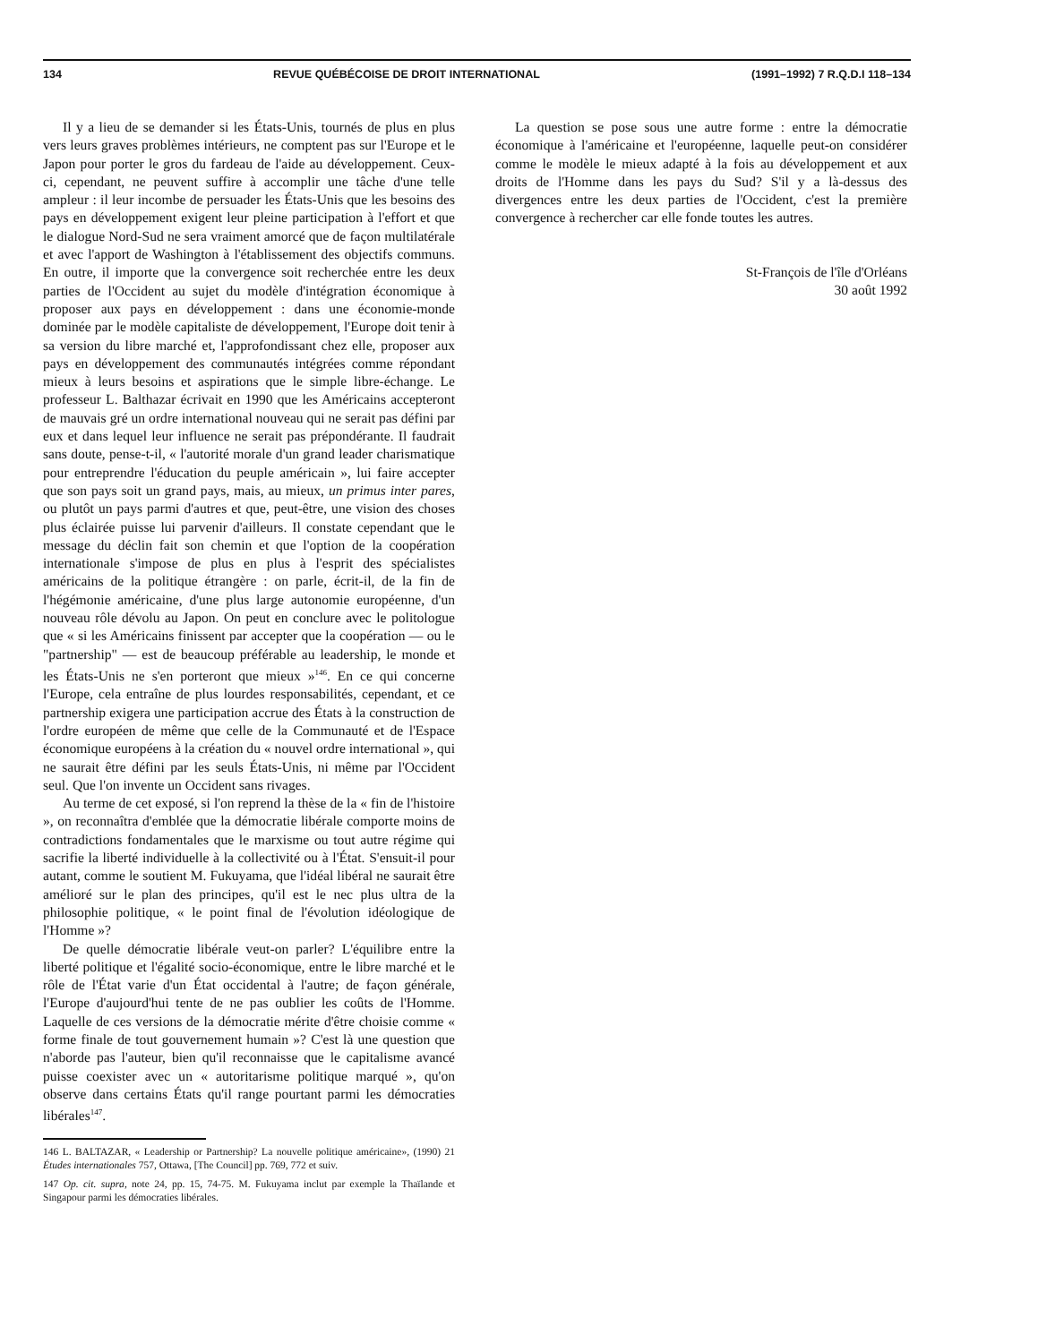134 REVUE QUÉBÉCOISE DE DROIT INTERNATIONAL (1991–1992) 7 R.Q.D.I 118–134
Il y a lieu de se demander si les États-Unis, tournés de plus en plus vers leurs graves problèmes intérieurs, ne comptent pas sur l'Europe et le Japon pour porter le gros du fardeau de l'aide au développement. Ceux-ci, cependant, ne peuvent suffire à accomplir une tâche d'une telle ampleur : il leur incombe de persuader les États-Unis que les besoins des pays en développement exigent leur pleine participation à l'effort et que le dialogue Nord-Sud ne sera vraiment amorcé que de façon multilatérale et avec l'apport de Washington à l'établissement des objectifs communs. En outre, il importe que la convergence soit recherchée entre les deux parties de l'Occident au sujet du modèle d'intégration économique à proposer aux pays en développement : dans une économie-monde dominée par le modèle capitaliste de développement, l'Europe doit tenir à sa version du libre marché et, l'approfondissant chez elle, proposer aux pays en développement des communautés intégrées comme répondant mieux à leurs besoins et aspirations que le simple libre-échange. Le professeur L. Balthazar écrivait en 1990 que les Américains accepteront de mauvais gré un ordre international nouveau qui ne serait pas défini par eux et dans lequel leur influence ne serait pas prépondérante. Il faudrait sans doute, pense-t-il, « l'autorité morale d'un grand leader charismatique pour entreprendre l'éducation du peuple américain », lui faire accepter que son pays soit un grand pays, mais, au mieux, un primus inter pares, ou plutôt un pays parmi d'autres et que, peut-être, une vision des choses plus éclairée puisse lui parvenir d'ailleurs. Il constate cependant que le message du déclin fait son chemin et que l'option de la coopération internationale s'impose de plus en plus à l'esprit des spécialistes américains de la politique étrangère : on parle, écrit-il, de la fin de l'hégémonie américaine, d'une plus large autonomie européenne, d'un nouveau rôle dévolu au Japon. On peut en conclure avec le politologue que « si les Américains finissent par accepter que la coopération — ou le "partnership" — est de beaucoup préférable au leadership, le monde et les États-Unis ne s'en porteront que mieux »<sup>146</sup>. En ce qui concerne l'Europe, cela entraîne de plus lourdes responsabilités, cependant, et ce partnership exigera une participation accrue des États à la construction de l'ordre européen de même que celle de la Communauté et de l'Espace économique européens à la création du « nouvel ordre international », qui ne saurait être défini par les seuls États-Unis, ni même par l'Occident seul. Que l'on invente un Occident sans rivages.
Au terme de cet exposé, si l'on reprend la thèse de la « fin de l'histoire », on reconnaîtra d'emblée que la démocratie libérale comporte moins de contradictions fondamentales que le marxisme ou tout autre régime qui sacrifie la liberté individuelle à la collectivité ou à l'État. S'ensuit-il pour autant, comme le soutient M. Fukuyama, que l'idéal libéral ne saurait être amélioré sur le plan des principes, qu'il est le nec plus ultra de la philosophie politique, « le point final de l'évolution idéologique de l'Homme »?
De quelle démocratie libérale veut-on parler? L'équilibre entre la liberté politique et l'égalité socio-économique, entre le libre marché et le rôle de l'État varie d'un État occidental à l'autre; de façon générale, l'Europe d'aujourd'hui tente de ne pas oublier les coûts de l'Homme. Laquelle de ces versions de la démocratie mérite d'être choisie comme « forme finale de tout gouvernement humain »? C'est là une question que n'aborde pas l'auteur, bien qu'il reconnaisse que le capitalisme avancé puisse coexister avec un « autoritarisme politique marqué », qu'on observe dans certains États qu'il range pourtant parmi les démocraties libérales<sup>147</sup>.
146 L. BALTAZAR, « Leadership or Partnership? La nouvelle politique américaine», (1990) 21 Études internationales 757, Ottawa, [The Council] pp. 769, 772 et suiv.
147 Op. cit. supra, note 24, pp. 15, 74-75. M. Fukuyama inclut par exemple la Thaïlande et Singapour parmi les démocraties libérales.
La question se pose sous une autre forme : entre la démocratie économique à l'américaine et l'européenne, laquelle peut-on considérer comme le modèle le mieux adapté à la fois au développement et aux droits de l'Homme dans les pays du Sud? S'il y a là-dessus des divergences entre les deux parties de l'Occident, c'est la première convergence à rechercher car elle fonde toutes les autres.
St-François de l'île d'Orléans
30 août 1992